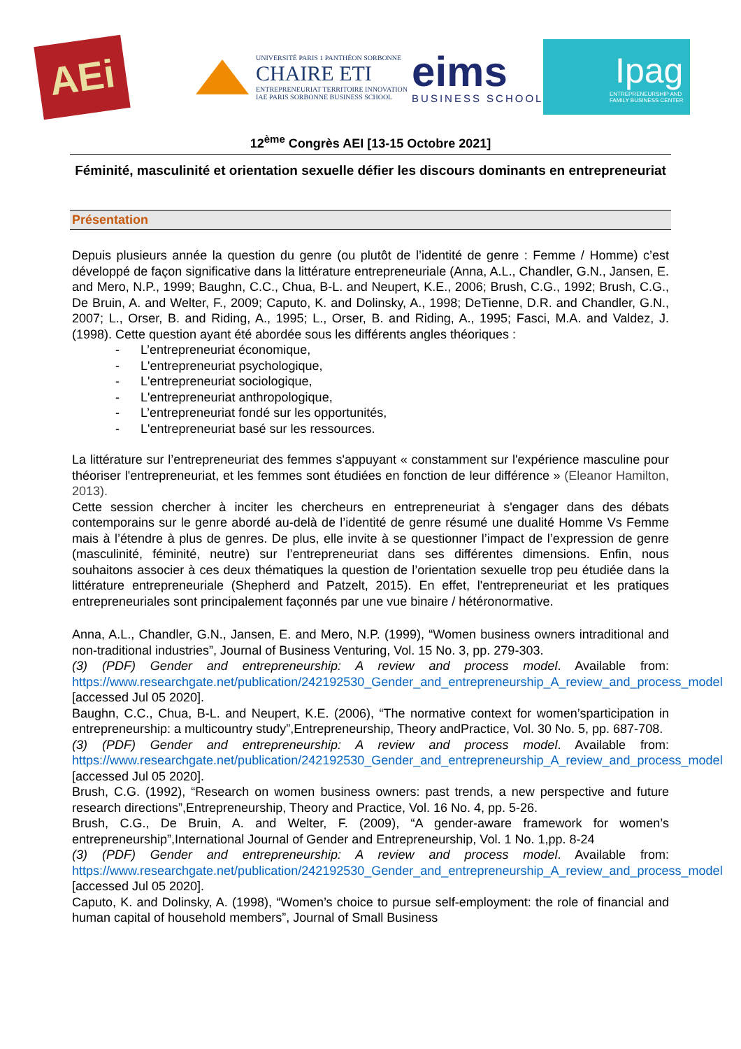AEi
UNIVERSITÉ PARIS 1 PANTHÉON SORBONNE
CHAIRE ETI
ENTREPRENEURIAT TERRITOIRE INNOVATION
IAE PARIS SORBONNE BUSINESS SCHOOL
eims
BUSINESS SCHOOL
Ipag
ENTREPRENEURSHIP AND
FAMILY BUSINESS CENTER
12<sup>ème</sup> Congrès AEI [13-15 Octobre 2021]
Féminité, masculinité et orientation sexuelle défier les discours dominants en entrepreneuriat
Présentation
Depuis plusieurs année la question du genre (ou plutôt de l’identité de genre : Femme / Homme) c’est développé de façon significative dans la littérature entrepreneuriale (Anna, A.L., Chandler, G.N., Jansen, E. and Mero, N.P., 1999; Baughn, C.C., Chua, B-L. and Neupert, K.E., 2006; Brush, C.G., 1992; Brush, C.G., De Bruin, A. and Welter, F., 2009; Caputo, K. and Dolinsky, A., 1998; DeTienne, D.R. and Chandler, G.N., 2007; L., Orser, B. and Riding, A., 1995; L., Orser, B. and Riding, A., 1995; Fasci, M.A. and Valdez, J. (1998). Cette question ayant été abordée sous les différents angles théoriques :
- L’entrepreneuriat économique,
- L'entrepreneuriat psychologique,
- L'entrepreneuriat sociologique,
- L'entrepreneuriat anthropologique,
- L’entrepreneuriat fondé sur les opportunités,
- L'entrepreneuriat basé sur les ressources.
La littérature sur l’entrepreneuriat des femmes s'appuyant « constamment sur l'expérience masculine pour théoriser l'entrepreneuriat, et les femmes sont étudiées en fonction de leur différence » (Eleanor Hamilton, 2013).
Cette session chercher à inciter les chercheurs en entrepreneuriat à s'engager dans des débats contemporains sur le genre abordé au-delà de l’identité de genre résumé une dualité Homme Vs Femme mais à l’étendre à plus de genres. De plus, elle invite à se questionner l’impact de l’expression de genre (masculinité, féminité, neutre) sur l’entrepreneuriat dans ses différentes dimensions. Enfin, nous souhaitons associer à ces deux thématiques la question de l’orientation sexuelle trop peu étudiée dans la littérature entrepreneuriale (Shepherd and Patzelt, 2015). En effet, l'entrepreneuriat et les pratiques entrepreneuriales sont principalement façonnés par une vue binaire / hétéronormative.
Anna, A.L., Chandler, G.N., Jansen, E. and Mero, N.P. (1999), “Women business owners intraditional and non-traditional industries”, Journal of Business Venturing, Vol. 15 No. 3, pp. 279-303.
(3) (PDF) Gender and entrepreneurship: A review and process model. Available from: https://www.researchgate.net/publication/242192530_Gender_and_entrepreneurship_A_review_and_process_model [accessed Jul 05 2020].
Baughn, C.C., Chua, B-L. and Neupert, K.E. (2006), “The normative context for women’sparticipation in entrepreneurship: a multicountry study”,Entrepreneurship, Theory andPractice, Vol. 30 No. 5, pp. 687-708.
(3) (PDF) Gender and entrepreneurship: A review and process model. Available from: https://www.researchgate.net/publication/242192530_Gender_and_entrepreneurship_A_review_and_process_model [accessed Jul 05 2020].
Brush, C.G. (1992), “Research on women business owners: past trends, a new perspective and future research directions”,Entrepreneurship, Theory and Practice, Vol. 16 No. 4, pp. 5-26.
Brush, C.G., De Bruin, A. and Welter, F. (2009), “A gender-aware framework for women’s entrepreneurship”,International Journal of Gender and Entrepreneurship, Vol. 1 No. 1,pp. 8-24
(3) (PDF) Gender and entrepreneurship: A review and process model. Available from: https://www.researchgate.net/publication/242192530_Gender_and_entrepreneurship_A_review_and_process_model [accessed Jul 05 2020].
Caputo, K. and Dolinsky, A. (1998), “Women’s choice to pursue self-employment: the role of financial and human capital of household members”, Journal of Small Business